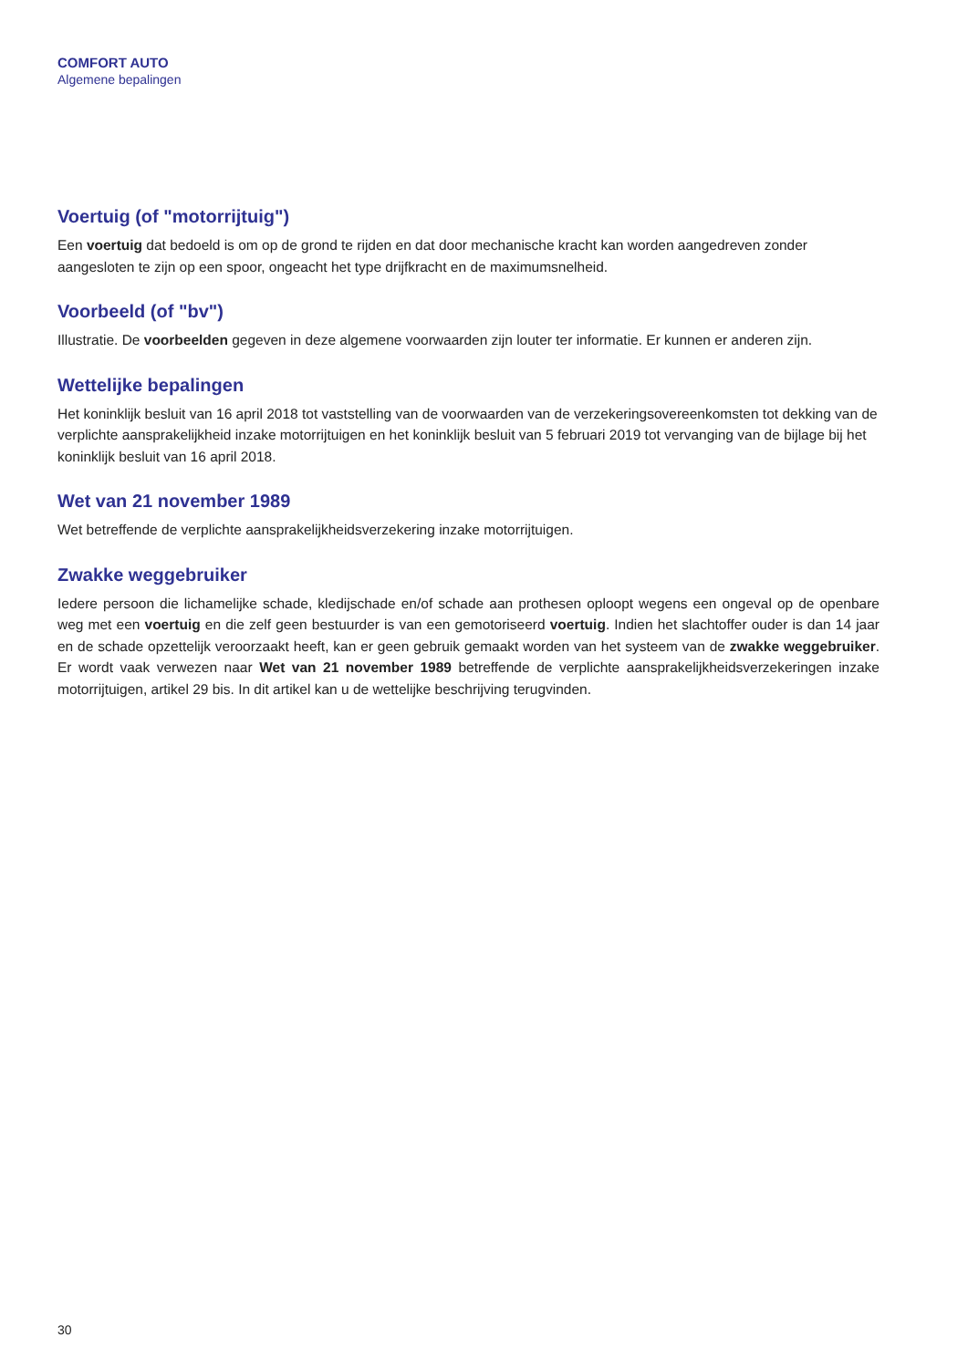COMFORT AUTO
Algemene bepalingen
Voertuig (of "motorrijtuig")
Een voertuig dat bedoeld is om op de grond te rijden en dat door mechanische kracht kan worden aangedreven zonder aangesloten te zijn op een spoor, ongeacht het type drijfkracht en de maximumsnelheid.
Voorbeeld (of "bv")
Illustratie. De voorbeelden gegeven in deze algemene voorwaarden zijn louter ter informatie. Er kunnen er anderen zijn.
Wettelijke bepalingen
Het koninklijk besluit van 16 april 2018 tot vaststelling van de voorwaarden van de verzekeringsovereenkomsten tot dekking van de verplichte aansprakelijkheid inzake motorrijtuigen en het koninklijk besluit van 5 februari 2019 tot vervanging van de bijlage bij het koninklijk besluit van 16 april 2018.
Wet van 21 november 1989
Wet betreffende de verplichte aansprakelijkheidsverzekering inzake motorrijtuigen.
Zwakke weggebruiker
Iedere persoon die lichamelijke schade, kledijschade en/of schade aan prothesen oploopt wegens een ongeval op de openbare weg met een voertuig en die zelf geen bestuurder is van een gemotoriseerd voertuig. Indien het slachtoffer ouder is dan 14 jaar en de schade opzettelijk veroorzaakt heeft, kan er geen gebruik gemaakt worden van het systeem van de zwakke weggebruiker. Er wordt vaak verwezen naar Wet van 21 november 1989 betreffende de verplichte aansprakelijkheidsverzekeringen inzake motorrijtuigen, artikel 29 bis. In dit artikel kan u de wettelijke beschrijving terugvinden.
30